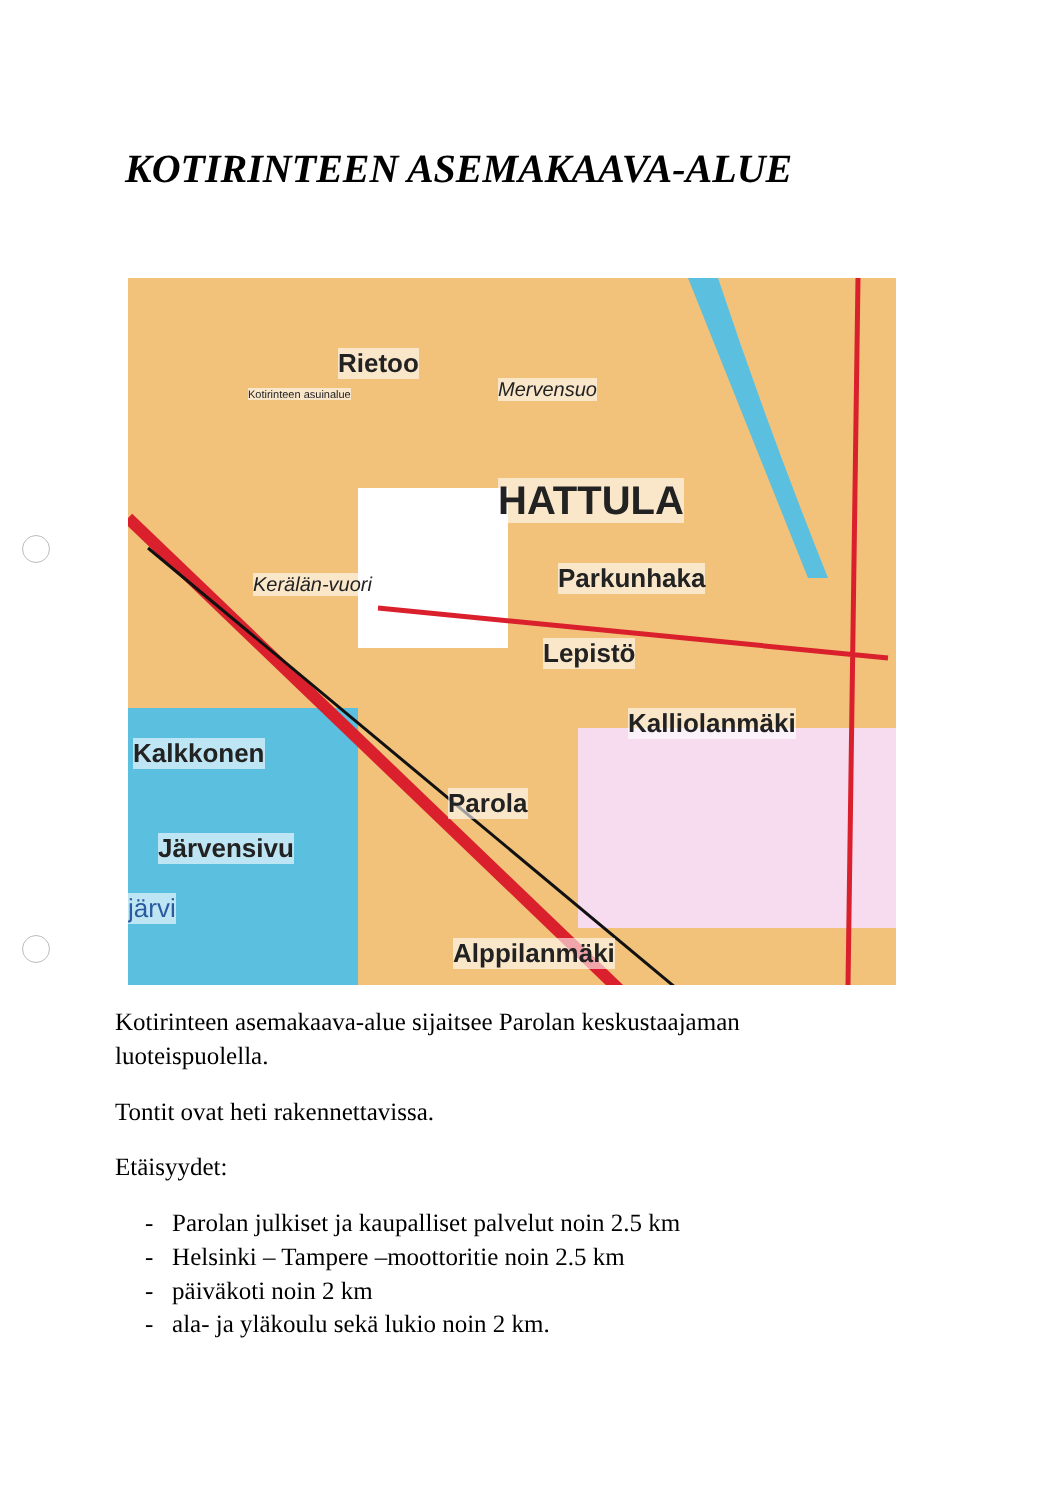KOTIRINTEEN ASEMAKAAVA-ALUE
Rietoo
Mervensuo
HATTULA
Parkunhaka Kerälän-vuori
Lepistö
Kalliolanmäki
Kalkkonen
Parola
Järvensivu
järvi
Alppilanmäki
Kotirinteen asuinalue
Kotirinteen asemakaava-alue sijaitsee Parolan keskustaajaman luoteispuolella.
Tontit ovat heti rakennettavissa.
Etäisyydet:
- Parolan julkiset ja kaupalliset palvelut noin 2.5 km
- Helsinki – Tampere –moottoritie noin 2.5 km
- päiväkoti noin 2 km
- ala- ja yläkoulu sekä lukio noin 2 km.